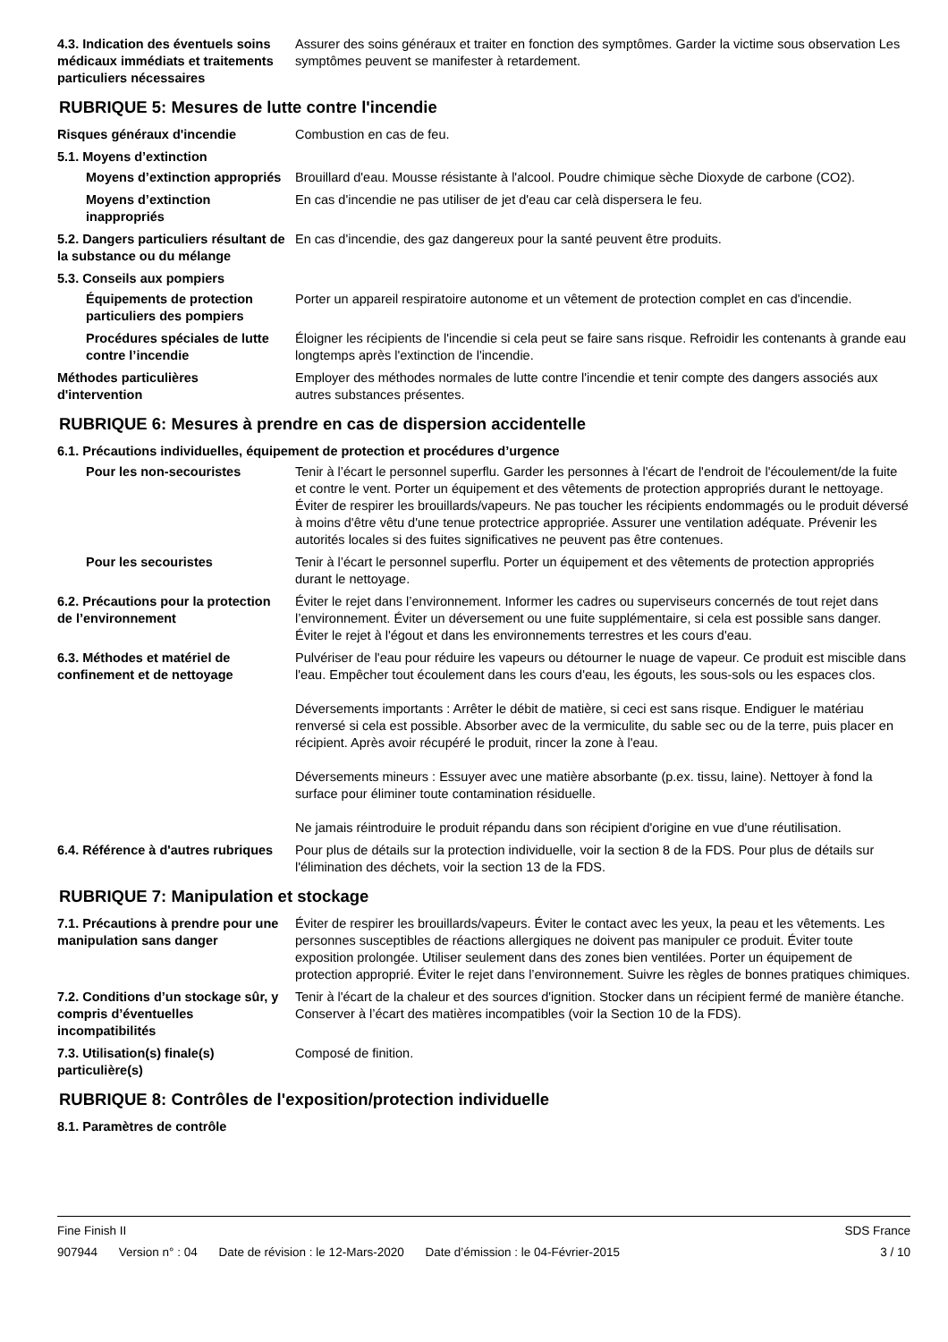4.3. Indication des éventuels soins médicaux immédiats et traitements particuliers nécessaires
Assurer des soins généraux et traiter en fonction des symptômes. Garder la victime sous observation Les symptômes peuvent se manifester à retardement.
RUBRIQUE 5: Mesures de lutte contre l'incendie
Risques généraux d'incendie Combustion en cas de feu.
5.1. Moyens d’extinction
Moyens d’extinction appropriés
Brouillard d'eau. Mousse résistante à l'alcool. Poudre chimique sèche Dioxyde de carbone (CO2).
Moyens d’extinction inappropriés
En cas d'incendie ne pas utiliser de jet d'eau car celà dispersera le feu.
5.2. Dangers particuliers résultant de la substance ou du mélange
En cas d'incendie, des gaz dangereux pour la santé peuvent être produits.
5.3. Conseils aux pompiers
Équipements de protection particuliers des pompiers
Porter un appareil respiratoire autonome et un vêtement de protection complet en cas d'incendie.
Procédures spéciales de lutte contre l’incendie
Éloigner les récipients de l'incendie si cela peut se faire sans risque. Refroidir les contenants à grande eau longtemps après l'extinction de l'incendie.
Méthodes particulières d'intervention
Employer des méthodes normales de lutte contre l'incendie et tenir compte des dangers associés aux autres substances présentes.
RUBRIQUE 6: Mesures à prendre en cas de dispersion accidentelle
6.1. Précautions individuelles, équipement de protection et procédures d’urgence
Pour les non-secouristes Tenir à l’écart le personnel superflu. Garder les personnes à l'écart de l'endroit de l'écoulement/de la fuite et contre le vent. Porter un équipement et des vêtements de protection appropriés durant le nettoyage. Éviter de respirer les brouillards/vapeurs. Ne pas toucher les récipients endommagés ou le produit déversé à moins d'être vêtu d'une tenue protectrice appropriée. Assurer une ventilation adéquate. Prévenir les autorités locales si des fuites significatives ne peuvent pas être contenues.
Pour les secouristes Tenir à l’écart le personnel superflu. Porter un équipement et des vêtements de protection appropriés durant le nettoyage.
6.2. Précautions pour la protection de l’environnement
Éviter le rejet dans l’environnement. Informer les cadres ou superviseurs concernés de tout rejet dans l’environnement. Éviter un déversement ou une fuite supplémentaire, si cela est possible sans danger. Éviter le rejet à l'égout et dans les environnements terrestres et les cours d'eau.
6.3. Méthodes et matériel de confinement et de nettoyage
Pulvériser de l'eau pour réduire les vapeurs ou détourner le nuage de vapeur. Ce produit est miscible dans l'eau. Empêcher tout écoulement dans les cours d'eau, les égouts, les sous-sols ou les espaces clos.
Déversements importants : Arrêter le débit de matière, si ceci est sans risque. Endiguer le matériau renversé si cela est possible. Absorber avec de la vermiculite, du sable sec ou de la terre, puis placer en récipient. Après avoir récupéré le produit, rincer la zone à l'eau.
Déversements mineurs : Essuyer avec une matière absorbante (p.ex. tissu, laine). Nettoyer à fond la surface pour éliminer toute contamination résiduelle.
Ne jamais réintroduire le produit répandu dans son récipient d'origine en vue d'une réutilisation.
6.4. Référence à d'autres rubriques
Pour plus de détails sur la protection individuelle, voir la section 8 de la FDS. Pour plus de détails sur l'élimination des déchets, voir la section 13 de la FDS.
RUBRIQUE 7: Manipulation et stockage
7.1. Précautions à prendre pour une manipulation sans danger
Éviter de respirer les brouillards/vapeurs. Éviter le contact avec les yeux, la peau et les vêtements. Les personnes susceptibles de réactions allergiques ne doivent pas manipuler ce produit. Éviter toute exposition prolongée. Utiliser seulement dans des zones bien ventilées. Porter un équipement de protection approprié. Éviter le rejet dans l’environnement. Suivre les règles de bonnes pratiques chimiques.
7.2. Conditions d’un stockage sûr, y compris d’éventuelles incompatibilités
Tenir à l'écart de la chaleur et des sources d'ignition. Stocker dans un récipient fermé de manière étanche. Conserver à l’écart des matières incompatibles (voir la Section 10 de la FDS).
7.3. Utilisation(s) finale(s) particulière(s)
Composé de finition.
RUBRIQUE 8: Contrôles de l'exposition/protection individuelle
8.1. Paramètres de contrôle
Fine Finish II SDS France
907944 Version n° : 04 Date de révision : le 12-Mars-2020 Date d’émission : le 04-Février-2015 3 / 10